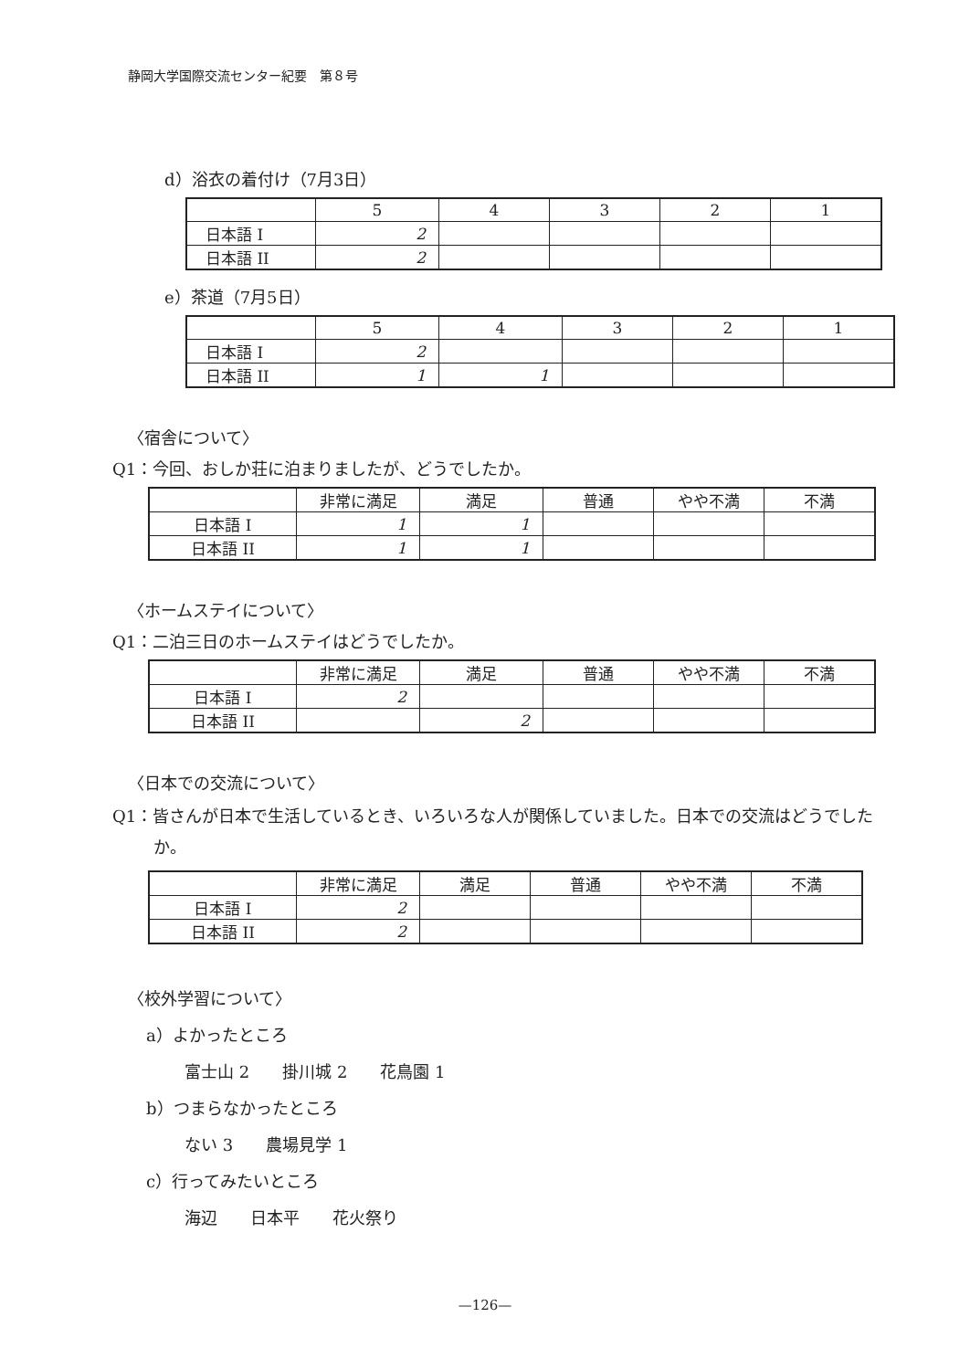静岡大学国際交流センター紀要　第８号
d）浴衣の着付け（7月3日）
| | 5 | 4 | 3 | 2 | 1 |
| 日本語 I | 2 | | | | |
| 日本語 II | 2 | | | | |
e）茶道（7月5日）
| | 5 | 4 | 3 | 2 | 1 |
| 日本語 I | 2 | | | | |
| 日本語 II | 1 | 1 | | | |
〈宿舎について〉
Q1：今回、おしか荘に泊まりましたが、どうでしたか。
| | 非常に満足 | 満足 | 普通 | やや不満 | 不満 |
| 日本語 I | 1 | 1 | | | |
| 日本語 II | 1 | 1 | | | |
〈ホームステイについて〉
Q1：二泊三日のホームステイはどうでしたか。
| | 非常に満足 | 満足 | 普通 | やや不満 | 不満 |
| 日本語 I | 2 | | | | |
| 日本語 II | | 2 | | | |
〈日本での交流について〉
Q1：皆さんが日本で生活しているとき、いろいろな人が関係していました。日本での交流はどうでしたか。
| | 非常に満足 | 満足 | 普通 | やや不満 | 不満 |
| 日本語 I | 2 | | | | |
| 日本語 II | 2 | | | | |
〈校外学習について〉
a）よかったところ
富士山 2　　掛川城 2　　花鳥園 1
b）つまらなかったところ
ない 3　　農場見学 1
c）行ってみたいところ
海辺　　日本平　　花火祭り
—126—